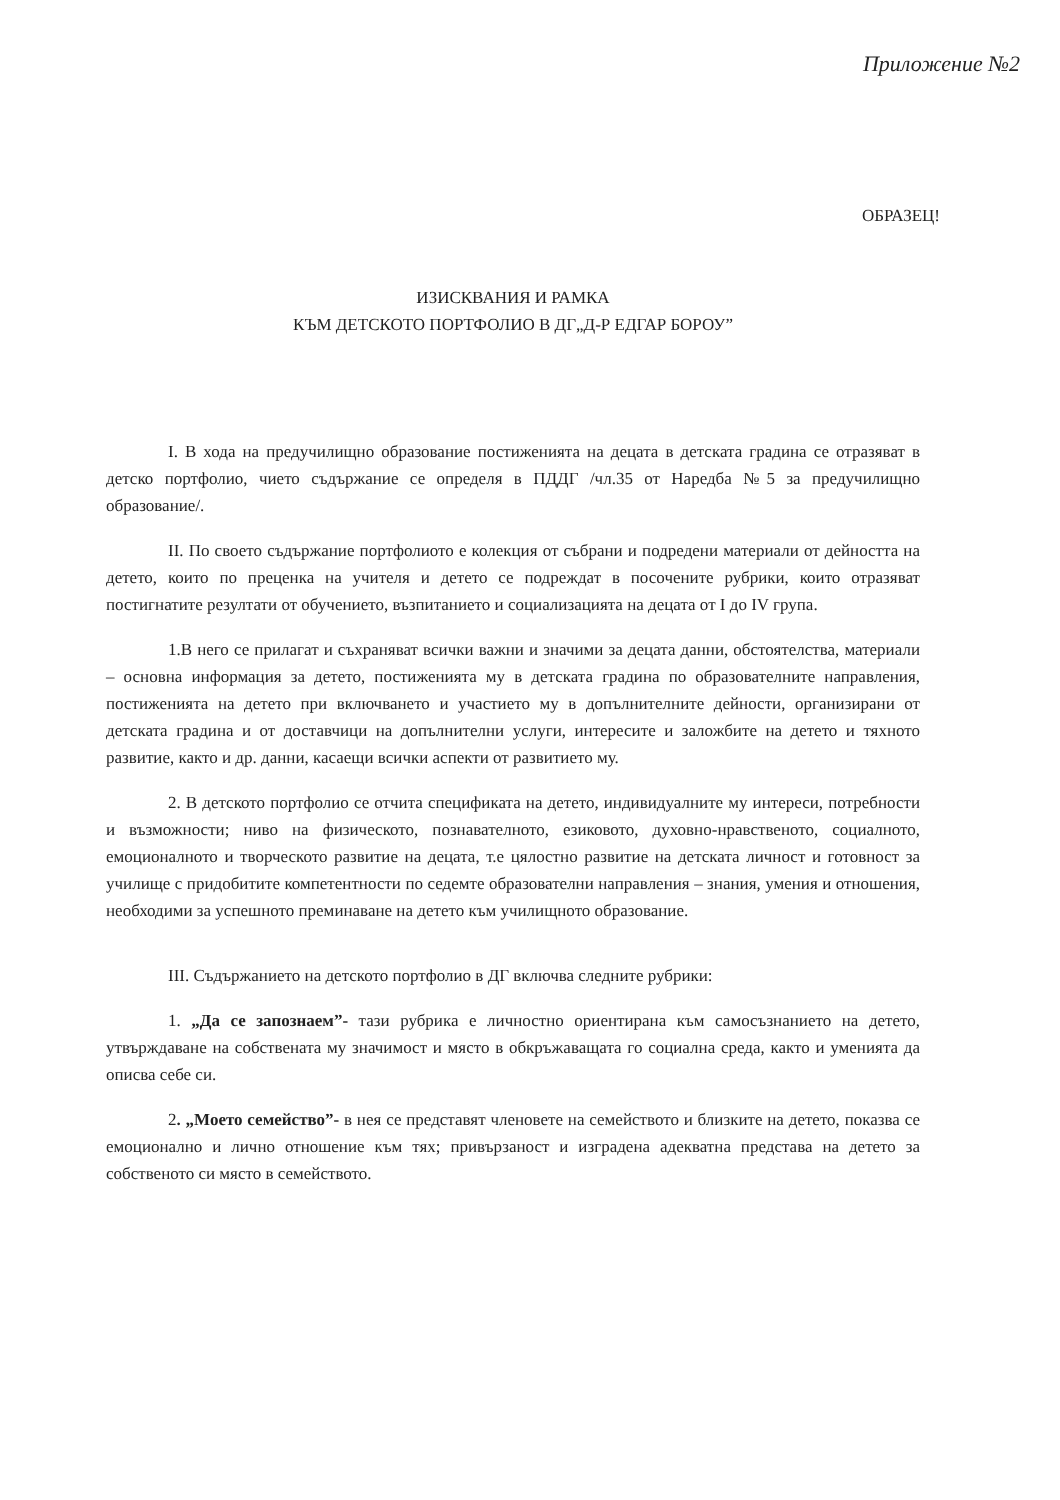Приложение №2
ОБРАЗЕЦ!
ИЗИСКВАНИЯ И РАМКА
КЪМ ДЕТСКОТО ПОРТФОЛИО В ДГ„Д-Р ЕДГАР БОРОУ”
I. В хода на предучилищно образование постиженията на децата в детската градина се отразяват в детско портфолио, чието съдържание се определя в ПДДГ /чл.35 от Наредба №5 за предучилищно образование/.
II. По своето съдържание портфолиото е колекция от събрани и подредени материали от дейността на детето, които по преценка на учителя и детето се подреждат в посочените рубрики, които отразяват постигнатите резултати от обучението, възпитанието и социализацията на децата от I до IV група.
1.В него се прилагат и съхраняват всички важни и значими за децата данни, обстоятелства, материали – основна информация за детето, постиженията му в детската градина по образователните направления, постиженията на детето при включването и участието му в допълнителните дейности, организирани от детската градина и от доставчици на допълнителни услуги, интересите и заложбите на детето и тяхното развитие, както и др. данни, касаещи всички аспекти от развитието му.
2. В детското портфолио се отчита спецификата на детето, индивидуалните му интереси, потребности и възможности; ниво на физическото, познавателното, езиковото, духовно-нравственото, социалното, емоционалното и творческото развитие на децата, т.е цялостно развитие на детската личност и готовност за училище с придобитите компетентности по седемте образователни направления – знания, умения и отношения, необходими за успешното преминаване на детето към училищното образование.
III. Съдържанието на детското портфолио в ДГ включва следните рубрики:
1. „Да се запознаем”- тази рубрика е личностно ориентирана към самосъзнанието на детето, утвърждаване на собствената му значимост и място в обкръжаващата го социална среда, както и уменията да описва себе си.
2. „Моето семейство”- в нея се представят членовете на семейството и близките на детето, показва се емоционално и лично отношение към тях; привързаност и изградена адекватна представа на детето за собственото си място в семейството.